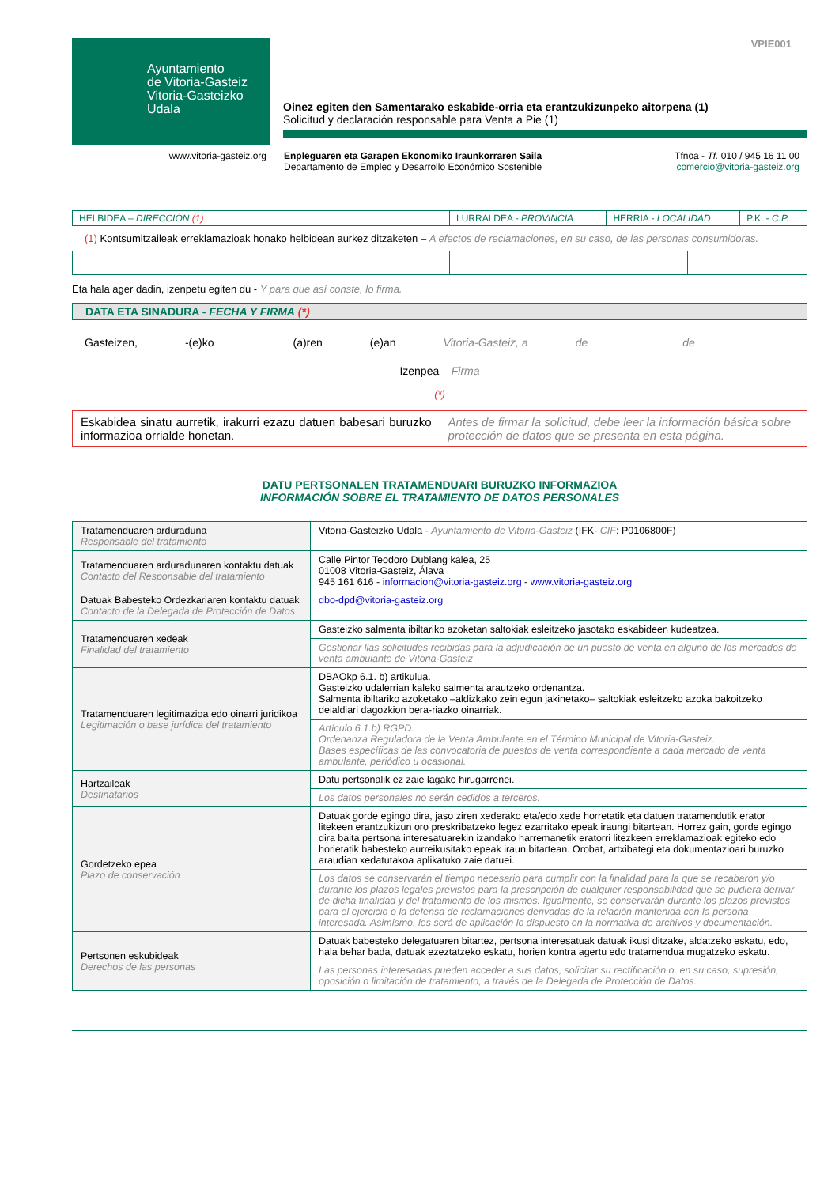Ayuntamiento
de Vitoria-Gasteiz
Vitoria-Gasteizko
Udala
VPIE001
Oinez egiten den Samentarako eskabide-orria eta erantzukizunpeko aitorpena (1)
Solicitud y declaración responsable para Venta a Pie (1)
www.vitoria-gasteiz.org Enpleguaren eta Garapen Ekonomiko Iraunkorraren Saila
Departamento de Empleo y Desarrollo Económico Sostenible
Tfnoa - Tf. 010 / 945 16 11 00
comercio@vitoria-gasteiz.org
| HELBIDEA – DIRECCIÓN (1) | LURRALDEA - PROVINCIA | HERRIA - LOCALIDAD | P.K. - C.P. |
(1) Kontsumitzaileak erreklamazioak honako helbidean aurkez ditzaketen – A efectos de reclamaciones, en su caso, de las personas consumidoras.
Eta hala ager dadin, izenpetu egiten du - Y para que así conste, lo firma.
DATA ETA SINADURA - FECHA Y FIRMA (*)
Gasteizen, -(e)ko (a)ren (e)an Vitoria-Gasteiz, a de de
Izenpea – Firma
(*)
| Eskabidea sinatu aurretik, irakurri ezazu datuen babesari buruzko informazioa orrialde honetan. | Antes de firmar la solicitud, debe leer la información básica sobre protección de datos que se presenta en esta página. |
DATU PERTSONALEN TRATAMENDUARI BURUZKO INFORMAZIOA
INFORMACIÓN SOBRE EL TRATAMIENTO DE DATOS PERSONALES
| Tratamenduaren arduraduna Responsable del tratamiento | Vitoria-Gasteizko Udala - Ayuntamiento de Vitoria-Gasteiz (IFK- CIF : P0106800F) |
| Tratamenduaren arduradunaren kontaktu datuak Contacto del Responsable del tratamiento | Calle Pintor Teodoro Dublang kalea, 25 01008 Vitoria-Gasteiz, Álava 945 161 616 - informacion@vitoria-gasteiz.org - www.vitoria-gasteiz.org |
| Datuak Babesteko Ordezkariaren kontaktu datuak Contacto de la Delegada de Protección de Datos | dbo-dpd@vitoria-gasteiz.org |
| Tratamenduaren xedeak Finalidad del tratamiento | Gasteizko salmenta ibiltariko azoketan saltokiak esleitzeko jasotako eskabideen kudeatzea. |
| | Gestionar llas solicitudes recibidas para la adjudicación de un puesto de venta en alguno de los mercados de venta ambulante de Vitoria-Gasteiz |
| Tratamenduaren legitimazioa edo oinarri juridikoa Legitimación o base jurídica del tratamiento | DBAOkp 6.1. b) artikulua. Gasteizko udalerrian kaleko salmenta arautzeko ordenantza. Salmenta ibiltariko azoketako –aldizkako zein egun jakinetako– saltokiak esleitzeko azoka bakoitzeko deialdiari dagozkion bera-riazko oinarriak. |
| | Artículo 6.1.b) RGPD. Ordenanza Reguladora de la Venta Ambulante en el Término Municipal de Vitoria-Gasteiz. Bases específicas de las convocatoria de puestos de venta correspondiente a cada mercado de venta ambulante, periódico u ocasional. |
| Hartzaileak Destinatarios | Datu pertsonalik ez zaie lagako hirugarrenei. |
| | Los datos personales no serán cedidos a terceros. |
| Gordetzeko epea Plazo de conservación | Datuak gorde egingo dira, jaso ziren xederako eta/edo xede horretatik eta datuen tratamendutik erator litekeen erantzukizun oro preskribatzeko legez ezarritako epeak iraungi bitartean. Horrez gain, gorde egingo dira baita pertsona interesatuarekin izandako harremanetik eratorri litezkeen erreklamazioak egiteko edo horietatik babesteko aurreikusitako epeak iraun bitartean. Orobat, artxibategi eta dokumentazioari buruzko araudian xedatutakoa aplikatuko zaie datuei. |
| | Los datos se conservarán el tiempo necesario para cumplir con la finalidad para la que se recabaron y/o durante los plazos legales previstos para la prescripción de cualquier responsabilidad que se pudiera derivar de dicha finalidad y del tratamiento de los mismos. Igualmente, se conservarán durante los plazos previstos para el ejercicio o la defensa de reclamaciones derivadas de la relación mantenida con la persona interesada. Asimismo, les será de aplicación lo dispuesto en la normativa de archivos y documentación. |
| Pertsonen eskubideak Derechos de las personas | Datuak babesteko delegatuaren bitartez, pertsona interesatuak datuak ikusi ditzake, aldatzeko eskatu, edo, hala behar bada, datuak ezeztatzeko eskatu, horien kontra agertu edo tratamendua mugatzeko eskatu. |
| | Las personas interesadas pueden acceder a sus datos, solicitar su rectificación o, en su caso, supresión, oposición o limitación de tratamiento, a través de la Delegada de Protección de Datos. |